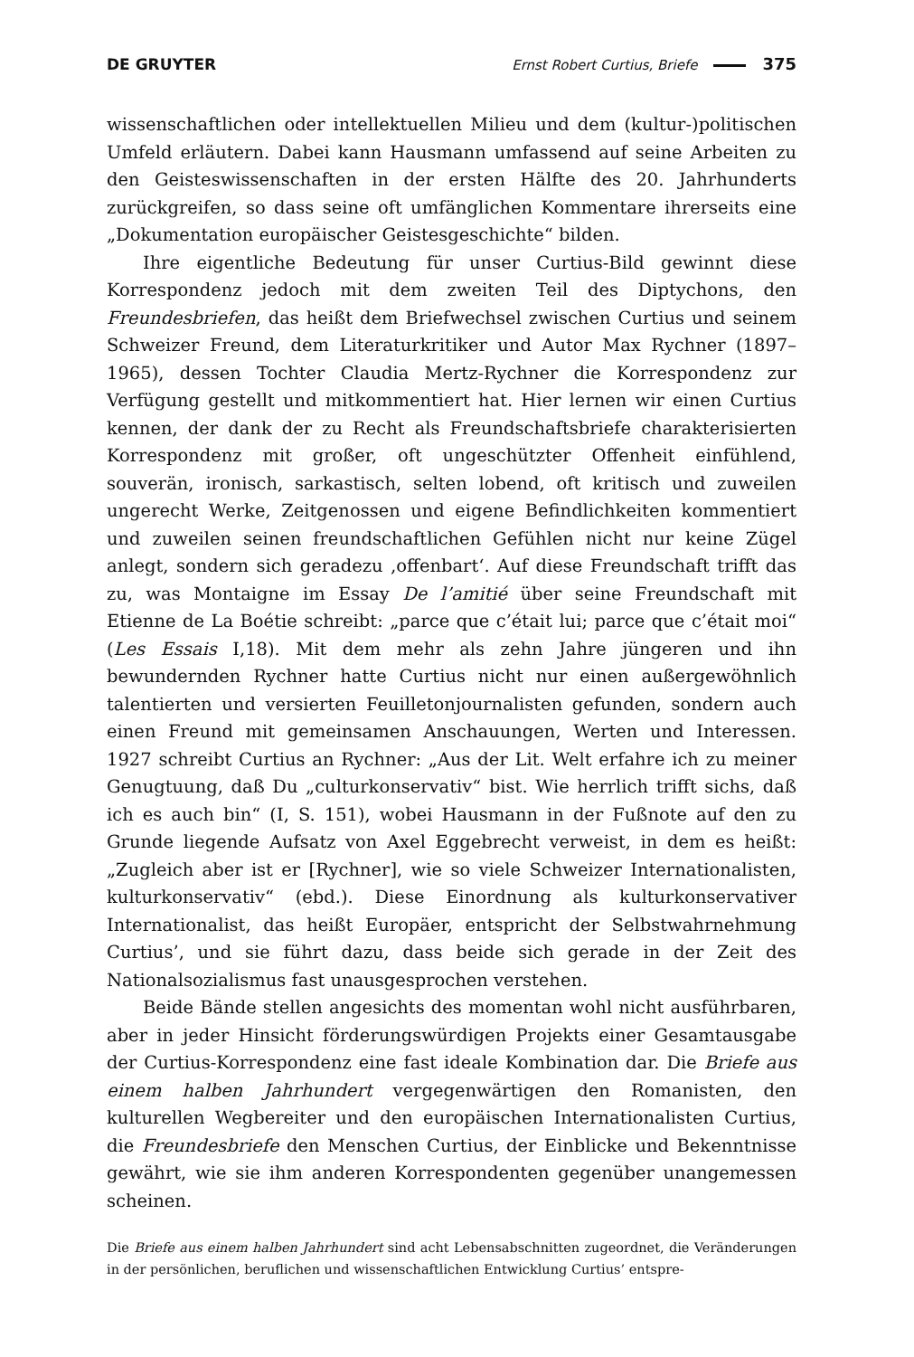DE GRUYTER Ernst Robert Curtius, Briefe 375
wissenschaftlichen oder intellektuellen Milieu und dem (kultur-)politischen Umfeld erläutern. Dabei kann Hausmann umfassend auf seine Arbeiten zu den Geisteswissenschaften in der ersten Hälfte des 20. Jahrhunderts zurückgreifen, so dass seine oft umfänglichen Kommentare ihrerseits eine „Dokumentation europäischer Geistesgeschichte“ bilden.
Ihre eigentliche Bedeutung für unser Curtius-Bild gewinnt diese Korrespondenz jedoch mit dem zweiten Teil des Diptychons, den Freundesbriefen, das heißt dem Briefwechsel zwischen Curtius und seinem Schweizer Freund, dem Literaturkritiker und Autor Max Rychner (1897–1965), dessen Tochter Claudia Mertz-Rychner die Korrespondenz zur Verfügung gestellt und mitkommentiert hat. Hier lernen wir einen Curtius kennen, der dank der zu Recht als Freundschaftsbriefe charakterisierten Korrespondenz mit großer, oft ungeschützter Offenheit einfühlend, souverän, ironisch, sarkastisch, selten lobend, oft kritisch und zuweilen ungerecht Werke, Zeitgenossen und eigene Befindlichkeiten kommentiert und zuweilen seinen freundschaftlichen Gefühlen nicht nur keine Zügel anlegt, sondern sich geradezu ‚offenbart‘. Auf diese Freundschaft trifft das zu, was Montaigne im Essay De l’amitié über seine Freundschaft mit Etienne de La Boétie schreibt: „parce que c’était lui; parce que c’était moi“ (Les Essais I,18). Mit dem mehr als zehn Jahre jüngeren und ihn bewundernden Rychner hatte Curtius nicht nur einen außergewöhnlich talentierten und versierten Feuilletonjournalisten gefunden, sondern auch einen Freund mit gemeinsamen Anschauungen, Werten und Interessen. 1927 schreibt Curtius an Rychner: „Aus der Lit. Welt erfahre ich zu meiner Genugtuung, daß Du „culturkonservativ“ bist. Wie herrlich trifft sichs, daß ich es auch bin“ (I, S. 151), wobei Hausmann in der Fußnote auf den zu Grunde liegende Aufsatz von Axel Eggebrecht verweist, in dem es heißt: „Zugleich aber ist er [Rychner], wie so viele Schweizer Internationalisten, kulturkonservativ“ (ebd.). Diese Einordnung als kulturkonservativer Internationalist, das heißt Europäer, entspricht der Selbstwahrnehmung Curtius’, und sie führt dazu, dass beide sich gerade in der Zeit des Nationalsozialismus fast unausgesprochen verstehen.
Beide Bände stellen angesichts des momentan wohl nicht ausführbaren, aber in jeder Hinsicht förderungswürdigen Projekts einer Gesamtausgabe der Curtius-Korrespondenz eine fast ideale Kombination dar. Die Briefe aus einem halben Jahrhundert vergegenwärtigen den Romanisten, den kulturellen Wegbereiter und den europäischen Internationalisten Curtius, die Freundesbriefe den Menschen Curtius, der Einblicke und Bekenntnisse gewährt, wie sie ihm anderen Korrespondenten gegenüber unangemessen scheinen.
Die Briefe aus einem halben Jahrhundert sind acht Lebensabschnitten zugeordnet, die Veränderungen in der persönlichen, beruflichen und wissenschaftlichen Entwicklung Curtius’ entspre-